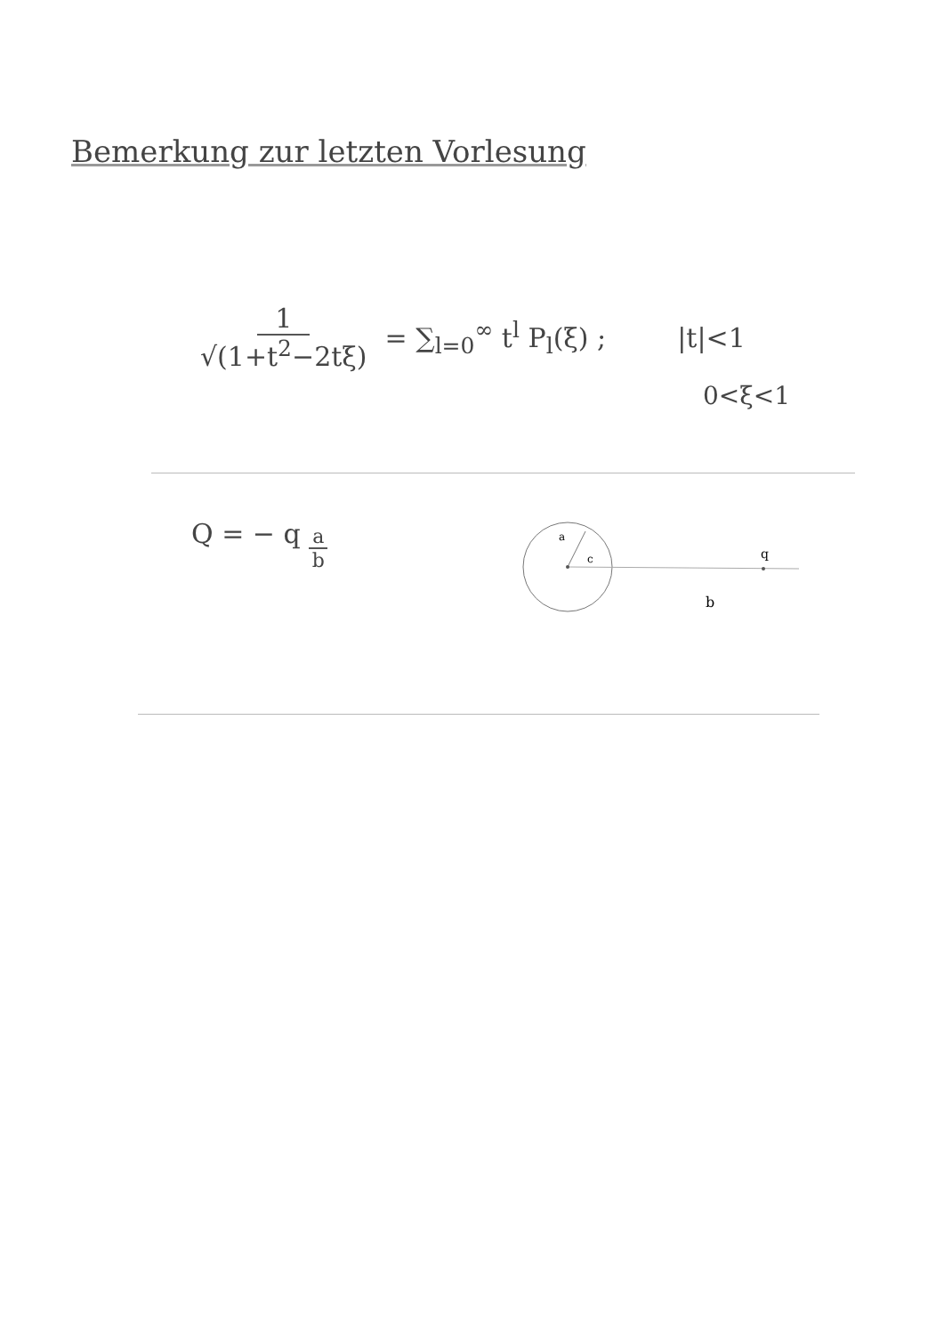Bemerkung zur letzten Vorlesung
1 √(1+t<sup>2</sup>−2tξ) = ∑<sub>l=0</sub><sup>∞</sup> t<sup>l</sup> P<sub>l</sub>(ξ) ; |t|<1
0<ξ<1
Q = − q a b
a
c
q
b